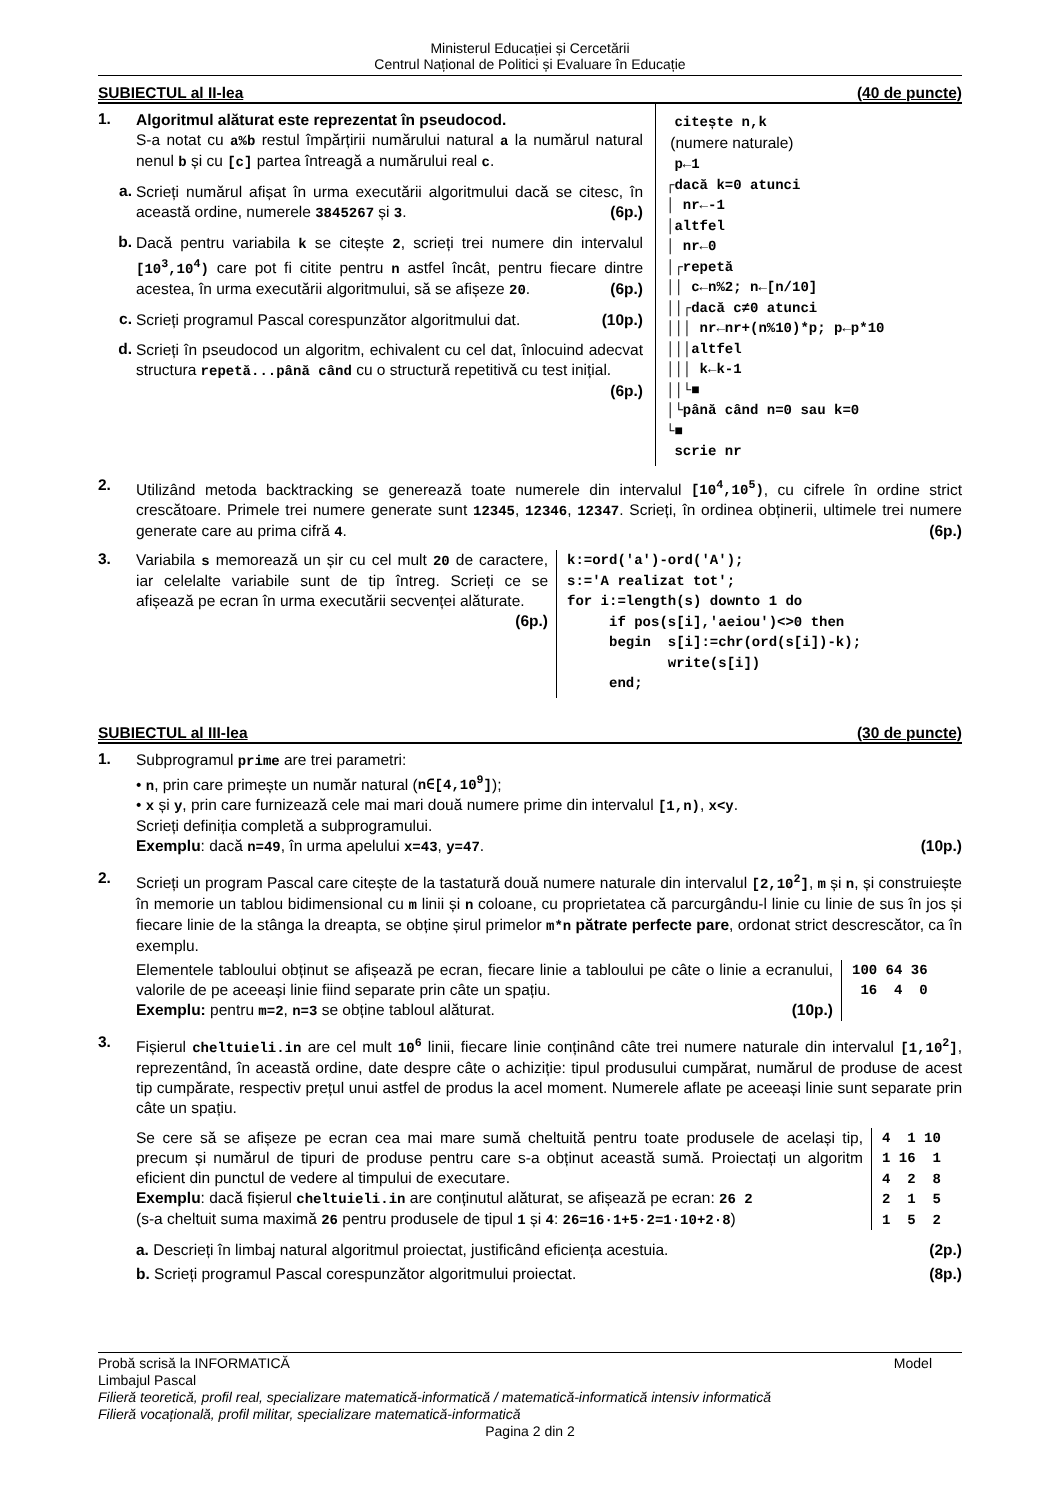Ministerul Educației și Cercetării
Centrul Național de Politici și Evaluare în Educație
SUBIECTUL al II-lea (40 de puncte)
1.
Algoritmul alăturat este reprezentat în pseudocod.
S-a notat cu a%b restul împărțirii numărului natural a la numărul natural nenul b și cu [c] partea întreagă a numărului real c.
a.
Scrieți numărul afișat în urma executării algoritmului dacă se citesc, în această ordine, numerele 3845267 și 3. (6p.)
b.
Dacă pentru variabila k se citește 2, scrieți trei numere din intervalul [10<sup>3</sup>,10<sup>4</sup>) care pot fi citite pentru n astfel încât, pentru fiecare dintre acestea, în urma executării algoritmului, să se afișeze 20. (6p.)
c.
Scrieți programul Pascal corespunzător algoritmului dat. (10p.)
d.
Scrieți în pseudocod un algoritm, echivalent cu cel dat, înlocuind adecvat structura repetă...până când cu o structură repetitivă cu test inițial. (6p.)
 citește n,k
 (numere naturale)
 p←1
┌dacă k=0 atunci
│ nr←-1
│altfel
│ nr←0
│┌repetă
││ c←n%2; n←[n/10]
││┌dacă c≠0 atunci
│││ nr←nr+(n%10)*p; p←p*10
│││altfel
│││ k←k-1
││└■
│└până când n=0 sau k=0
└■
 scrie nr
2.
Utilizând metoda backtracking se generează toate numerele din intervalul [10<sup>4</sup>,10<sup>5</sup>), cu cifrele în ordine strict crescătoare. Primele trei numere generate sunt 12345, 12346, 12347. Scrieți, în ordinea obținerii, ultimele trei numere generate care au prima cifră 4. (6p.)
3.
Variabila s memorează un șir cu cel mult 20 de caractere, iar celelalte variabile sunt de tip întreg. Scrieți ce se afișează pe ecran în urma executării secvenței alăturate. (6p.)
k:=ord('a')-ord('A');
s:='A realizat tot';
for i:=length(s) downto 1 do
     if pos(s[i],'aeiou')<>0 then
     begin  s[i]:=chr(ord(s[i])-k);
            write(s[i])
     end;
SUBIECTUL al III-lea (30 de puncte)
1.
Subprogramul prime are trei parametri:
• n, prin care primește un număr natural (n∈[4,10<sup>9</sup>]);
• x și y, prin care furnizează cele mai mari două numere prime din intervalul [1,n), x<y.
Scrieți definiția completă a subprogramului.
Exemplu: dacă n=49, în urma apelului x=43, y=47. (10p.)
2.
Scrieți un program Pascal care citește de la tastatură două numere naturale din intervalul [2,10<sup>2</sup>], m și n, și construiește în memorie un tablou bidimensional cu m linii și n coloane, cu proprietatea că parcurgându-l linie cu linie de sus în jos și fiecare linie de la stânga la dreapta, se obține șirul primelor m*n pătrate perfecte pare, ordonat strict descrescător, ca în exemplu.
Elementele tabloului obținut se afișează pe ecran, fiecare linie a tabloului pe câte o linie a ecranului, valorile de pe aceeași linie fiind separate prin câte un spațiu.
Exemplu: pentru m=2, n=3 se obține tabloul alăturat. (10p.)
100 64 36
 16  4  0
3.
Fișierul cheltuieli.in are cel mult 10<sup>6</sup> linii, fiecare linie conținând câte trei numere naturale din intervalul [1,10<sup>2</sup>], reprezentând, în această ordine, date despre câte o achiziție: tipul produsului cumpărat, numărul de produse de acest tip cumpărate, respectiv prețul unui astfel de produs la acel moment. Numerele aflate pe aceeași linie sunt separate prin câte un spațiu.
Se cere să se afișeze pe ecran cea mai mare sumă cheltuită pentru toate produsele de același tip, precum și numărul de tipuri de produse pentru care s-a obținut această sumă. Proiectați un algoritm eficient din punctul de vedere al timpului de executare.
Exemplu: dacă fișierul cheltuieli.in are conținutul alăturat, se afișează pe ecran: 26 2
(s-a cheltuit suma maximă 26 pentru produsele de tipul 1 și 4: 26=16·1+5·2=1·10+2·8)
4  1 10
1 16  1
4  2  8
2  1  5
1  5  2
a. Descrieți în limbaj natural algoritmul proiectat, justificând eficiența acestuia. (2p.)
b. Scrieți programul Pascal corespunzător algoritmului proiectat. (8p.)
Probă scrisă la INFORMATICĂ Model
Limbajul Pascal
Filieră teoretică, profil real, specializare matematică-informatică / matematică-informatică intensiv informatică
Filieră vocațională, profil militar, specializare matematică-informatică
Pagina 2 din 2